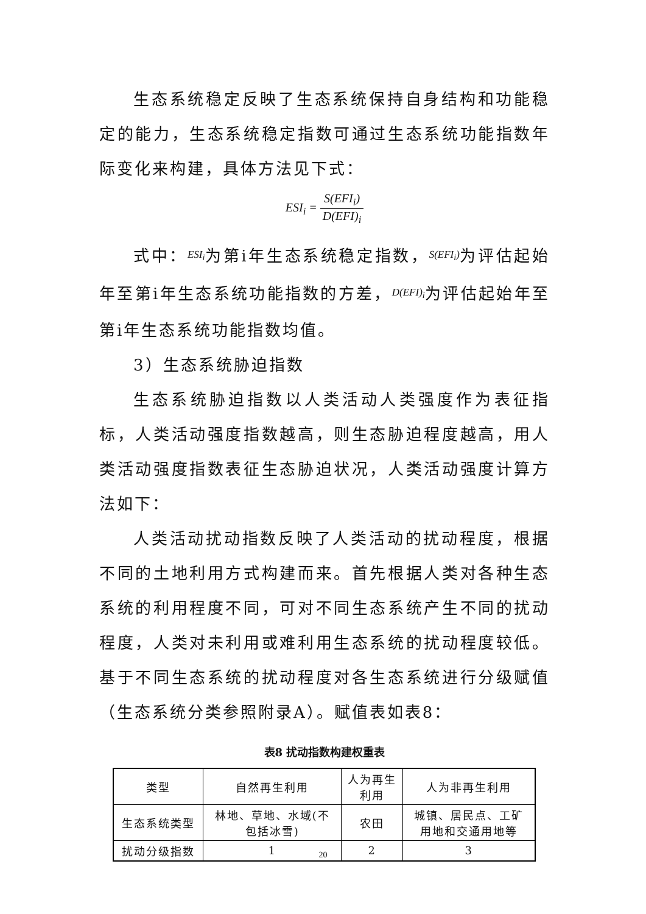生态系统稳定反映了生态系统保持自身结构和功能稳定的能力，生态系统稳定指数可通过生态系统功能指数年际变化来构建，具体方法见下式：
ESI<sub>i</sub> = S(EFI<sub>i</sub>) D(EFI)<sub>i</sub>
式中：ESI<sub>i</sub>为第i年生态系统稳定指数，S(EFI<sub>i</sub>) 为评估起始年至第i年生态系统功能指数的方差，D(EFI)<sub>i</sub>为评估起始年至第i年生态系统功能指数均值。
3）生态系统胁迫指数
生态系统胁迫指数以人类活动人类强度作为表征指标，人类活动强度指数越高，则生态胁迫程度越高，用人类活动强度指数表征生态胁迫状况，人类活动强度计算方法如下：
人类活动扰动指数反映了人类活动的扰动程度，根据不同的土地利用方式构建而来。首先根据人类对各种生态系统的利用程度不同，可对不同生态系统产生不同的扰动程度，人类对未利用或难利用生态系统的扰动程度较低。基于不同生态系统的扰动程度对各生态系统进行分级赋值（生态系统分类参照附录A）。赋值表如表8：
表8 扰动指数构建权重表
| 类型 | 自然再生利用 | 人为再生 利用 | 人为非再生利用 |
| --- | --- | --- | --- |
| 生态系统类型 | 林地、草地、水域(不 包括冰雪) | 农田 | 城镇、居民点、工矿 用地和交通用地等 |
| 扰动分级指数 | 1 | 2 | 3 |
20